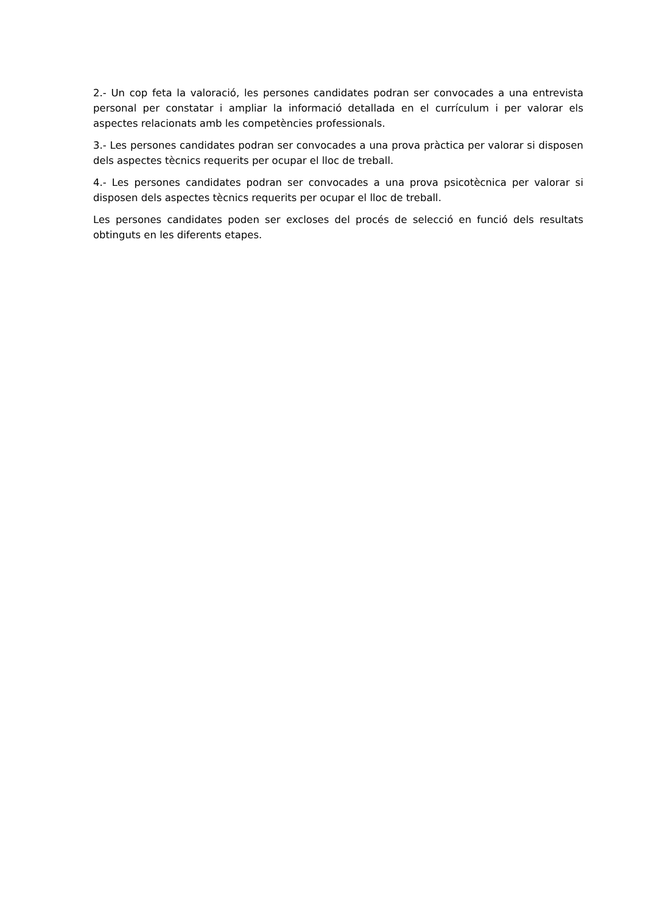2.- Un cop feta la valoració, les persones candidates podran ser convocades a una entrevista personal per constatar i ampliar la informació detallada en el currículum i per valorar els aspectes relacionats amb les competències professionals.
3.- Les persones candidates podran ser convocades a una prova pràctica per valorar si disposen dels aspectes tècnics requerits per ocupar el lloc de treball.
4.- Les persones candidates podran ser convocades a una prova psicotècnica per valorar si disposen dels aspectes tècnics requerits per ocupar el lloc de treball.
Les persones candidates poden ser excloses del procés de selecció en funció dels resultats obtinguts en les diferents etapes.